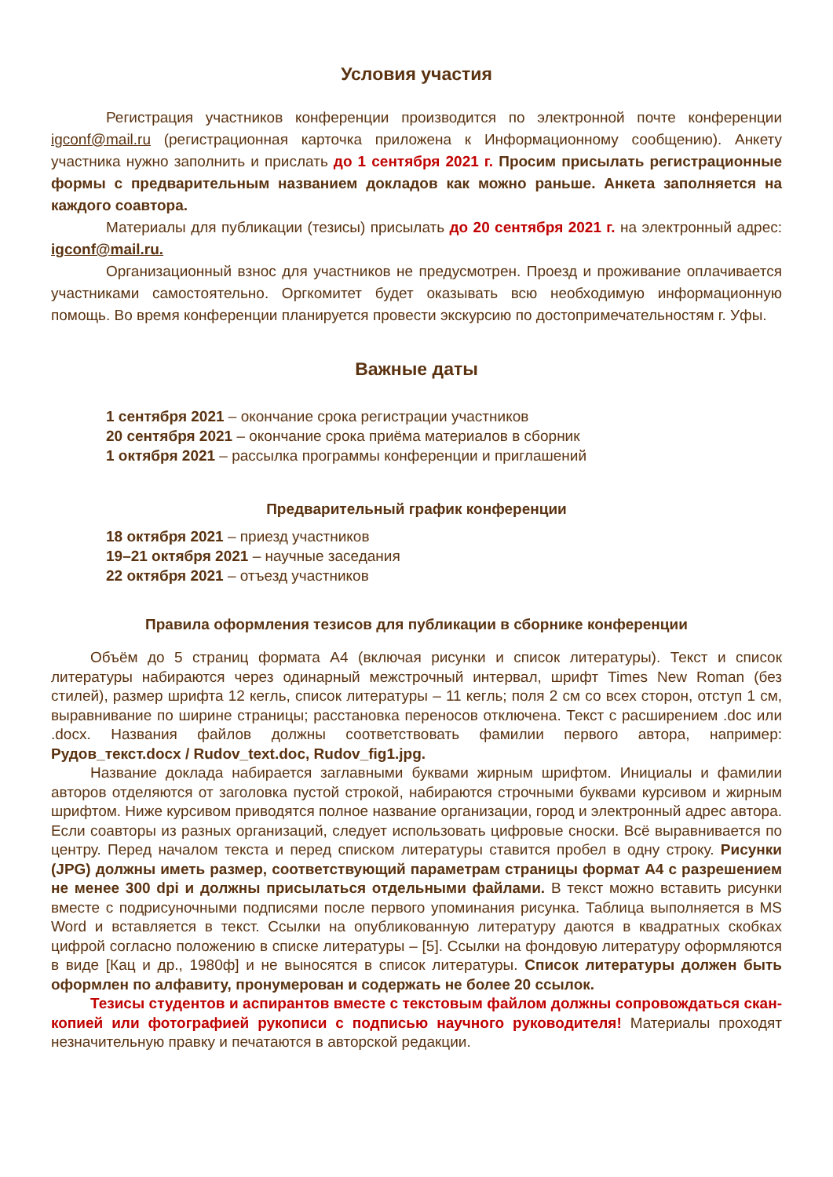Условия участия
Регистрация участников конференции производится по электронной почте конференции igconf@mail.ru (регистрационная карточка приложена к Информационному сообщению). Анкету участника нужно заполнить и прислать до 1 сентября 2021 г. Просим присылать регистрационные формы с предварительным названием докладов как можно раньше. Анкета заполняется на каждого соавтора.
Материалы для публикации (тезисы) присылать до 20 сентября 2021 г. на электронный адрес: igconf@mail.ru.
Организационный взнос для участников не предусмотрен. Проезд и проживание оплачивается участниками самостоятельно. Оргкомитет будет оказывать всю необходимую информационную помощь. Во время конференции планируется провести экскурсию по достопримечательностям г. Уфы.
Важные даты
1 сентября 2021 – окончание срока регистрации участников
20 сентября 2021 – окончание срока приёма материалов в сборник
1 октября 2021 – рассылка программы конференции и приглашений
Предварительный график конференции
18 октября 2021 – приезд участников
19–21 октября 2021 – научные заседания
22 октября 2021 – отъезд участников
Правила оформления тезисов для публикации в сборнике конференции
Объём до 5 страниц формата А4 (включая рисунки и список литературы). Текст и список литературы набираются через одинарный межстрочный интервал, шрифт Times New Roman (без стилей), размер шрифта 12 кегль, список литературы – 11 кегль; поля 2 см со всех сторон, отступ 1 см, выравнивание по ширине страницы; расстановка переносов отключена. Текст с расширением .doc или .docx. Названия файлов должны соответствовать фамилии первого автора, например: Рудов_текст.docx / Rudov_text.doc, Rudov_fig1.jpg.
Название доклада набирается заглавными буквами жирным шрифтом. Инициалы и фамилии авторов отделяются от заголовка пустой строкой, набираются строчными буквами курсивом и жирным шрифтом. Ниже курсивом приводятся полное название организации, город и электронный адрес автора. Если соавторы из разных организаций, следует использовать цифровые сноски. Всё выравнивается по центру. Перед началом текста и перед списком литературы ставится пробел в одну строку. Рисунки (JPG) должны иметь размер, соответствующий параметрам страницы формат А4 с разрешением не менее 300 dpi и должны присылаться отдельными файлами. В текст можно вставить рисунки вместе с подрисуночными подписями после первого упоминания рисунка. Таблица выполняется в MS Word и вставляется в текст. Ссылки на опубликованную литературу даются в квадратных скобках цифрой согласно положению в списке литературы – [5]. Ссылки на фондовую литературу оформляются в виде [Кац и др., 1980ф] и не выносятся в список литературы. Список литературы должен быть оформлен по алфавиту, пронумерован и содержать не более 20 ссылок.
Тезисы студентов и аспирантов вместе с текстовым файлом должны сопровождаться скан-копией или фотографией рукописи с подписью научного руководителя! Материалы проходят незначительную правку и печатаются в авторской редакции.